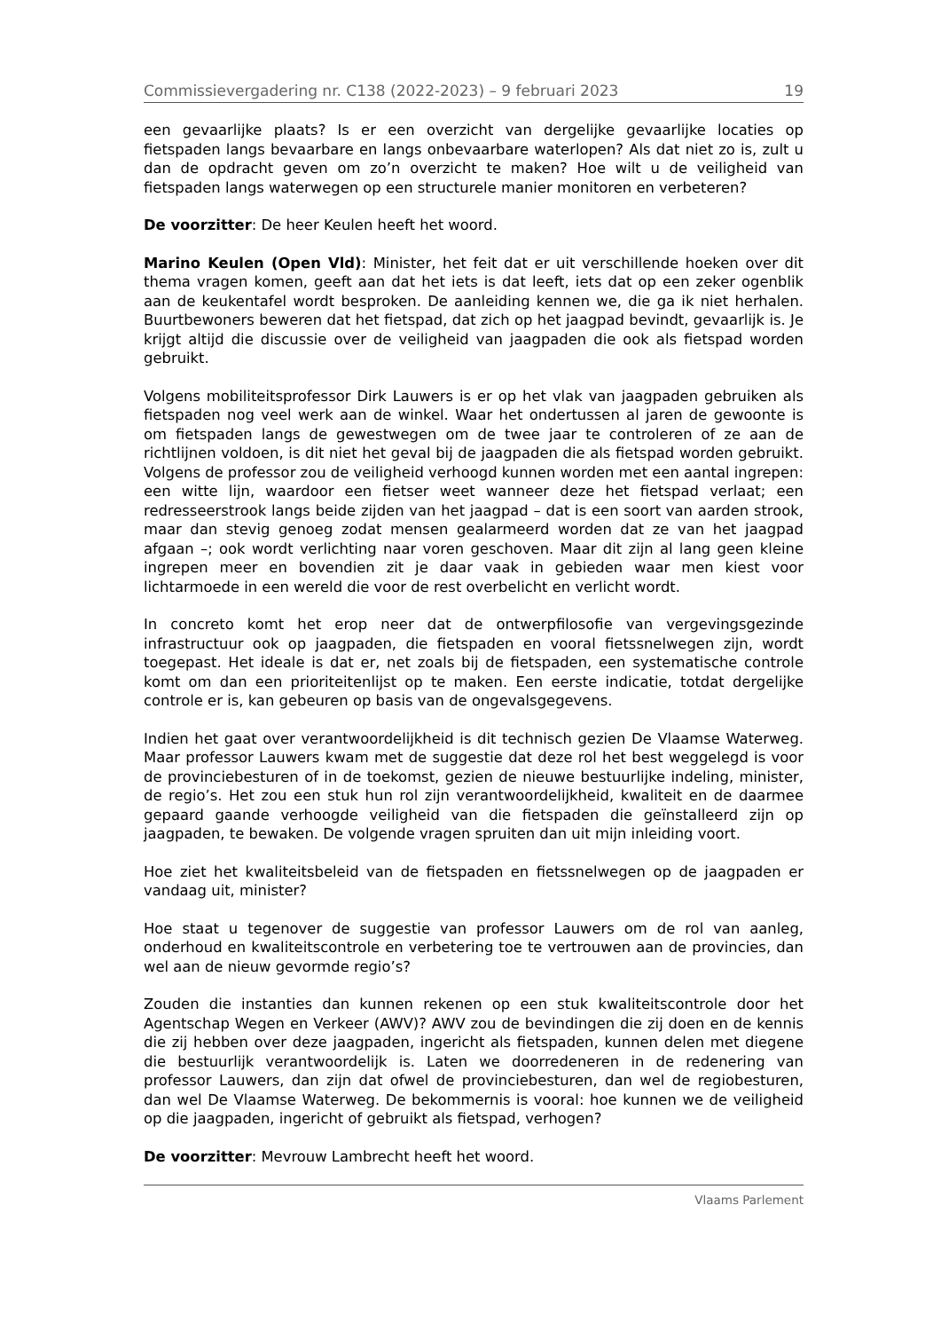Commissievergadering nr. C138 (2022-2023) – 9 februari 2023 19
een gevaarlijke plaats? Is er een overzicht van dergelijke gevaarlijke locaties op fietspaden langs bevaarbare en langs onbevaarbare waterlopen? Als dat niet zo is, zult u dan de opdracht geven om zo’n overzicht te maken? Hoe wilt u de veiligheid van fietspaden langs waterwegen op een structurele manier monitoren en verbeteren?
De voorzitter: De heer Keulen heeft het woord.
Marino Keulen (Open Vld): Minister, het feit dat er uit verschillende hoeken over dit thema vragen komen, geeft aan dat het iets is dat leeft, iets dat op een zeker ogenblik aan de keukentafel wordt besproken. De aanleiding kennen we, die ga ik niet herhalen. Buurtbewoners beweren dat het fietspad, dat zich op het jaagpad bevindt, gevaarlijk is. Je krijgt altijd die discussie over de veiligheid van jaagpaden die ook als fietspad worden gebruikt.
Volgens mobiliteitsprofessor Dirk Lauwers is er op het vlak van jaagpaden gebruiken als fietspaden nog veel werk aan de winkel. Waar het ondertussen al jaren de gewoonte is om fietspaden langs de gewestwegen om de twee jaar te controleren of ze aan de richtlijnen voldoen, is dit niet het geval bij de jaagpaden die als fietspad worden gebruikt. Volgens de professor zou de veiligheid verhoogd kunnen worden met een aantal ingrepen: een witte lijn, waardoor een fietser weet wanneer deze het fietspad verlaat; een redresseerstrook langs beide zijden van het jaagpad – dat is een soort van aarden strook, maar dan stevig genoeg zodat mensen gealarmeerd worden dat ze van het jaagpad afgaan –; ook wordt verlichting naar voren geschoven. Maar dit zijn al lang geen kleine ingrepen meer en bovendien zit je daar vaak in gebieden waar men kiest voor lichtarmoede in een wereld die voor de rest overbelicht en verlicht wordt.
In concreto komt het erop neer dat de ontwerpfilosofie van vergevingsgezinde infrastructuur ook op jaagpaden, die fietspaden en vooral fietssnelwegen zijn, wordt toegepast. Het ideale is dat er, net zoals bij de fietspaden, een systematische controle komt om dan een prioriteitenlijst op te maken. Een eerste indicatie, totdat dergelijke controle er is, kan gebeuren op basis van de ongevalsgegevens.
Indien het gaat over verantwoordelijkheid is dit technisch gezien De Vlaamse Waterweg. Maar professor Lauwers kwam met de suggestie dat deze rol het best weggelegd is voor de provinciebesturen of in de toekomst, gezien de nieuwe bestuurlijke indeling, minister, de regio’s. Het zou een stuk hun rol zijn verantwoordelijkheid, kwaliteit en de daarmee gepaard gaande verhoogde veiligheid van die fietspaden die geïnstalleerd zijn op jaagpaden, te bewaken. De volgende vragen spruiten dan uit mijn inleiding voort.
Hoe ziet het kwaliteitsbeleid van de fietspaden en fietssnelwegen op de jaagpaden er vandaag uit, minister?
Hoe staat u tegenover de suggestie van professor Lauwers om de rol van aanleg, onderhoud en kwaliteitscontrole en verbetering toe te vertrouwen aan de provincies, dan wel aan de nieuw gevormde regio’s?
Zouden die instanties dan kunnen rekenen op een stuk kwaliteitscontrole door het Agentschap Wegen en Verkeer (AWV)? AWV zou de bevindingen die zij doen en de kennis die zij hebben over deze jaagpaden, ingericht als fietspaden, kunnen delen met diegene die bestuurlijk verantwoordelijk is. Laten we doorredeneren in de redenering van professor Lauwers, dan zijn dat ofwel de provinciebesturen, dan wel de regiobesturen, dan wel De Vlaamse Waterweg. De bekommernis is vooral: hoe kunnen we de veiligheid op die jaagpaden, ingericht of gebruikt als fietspad, verhogen?
De voorzitter: Mevrouw Lambrecht heeft het woord.
Vlaams Parlement